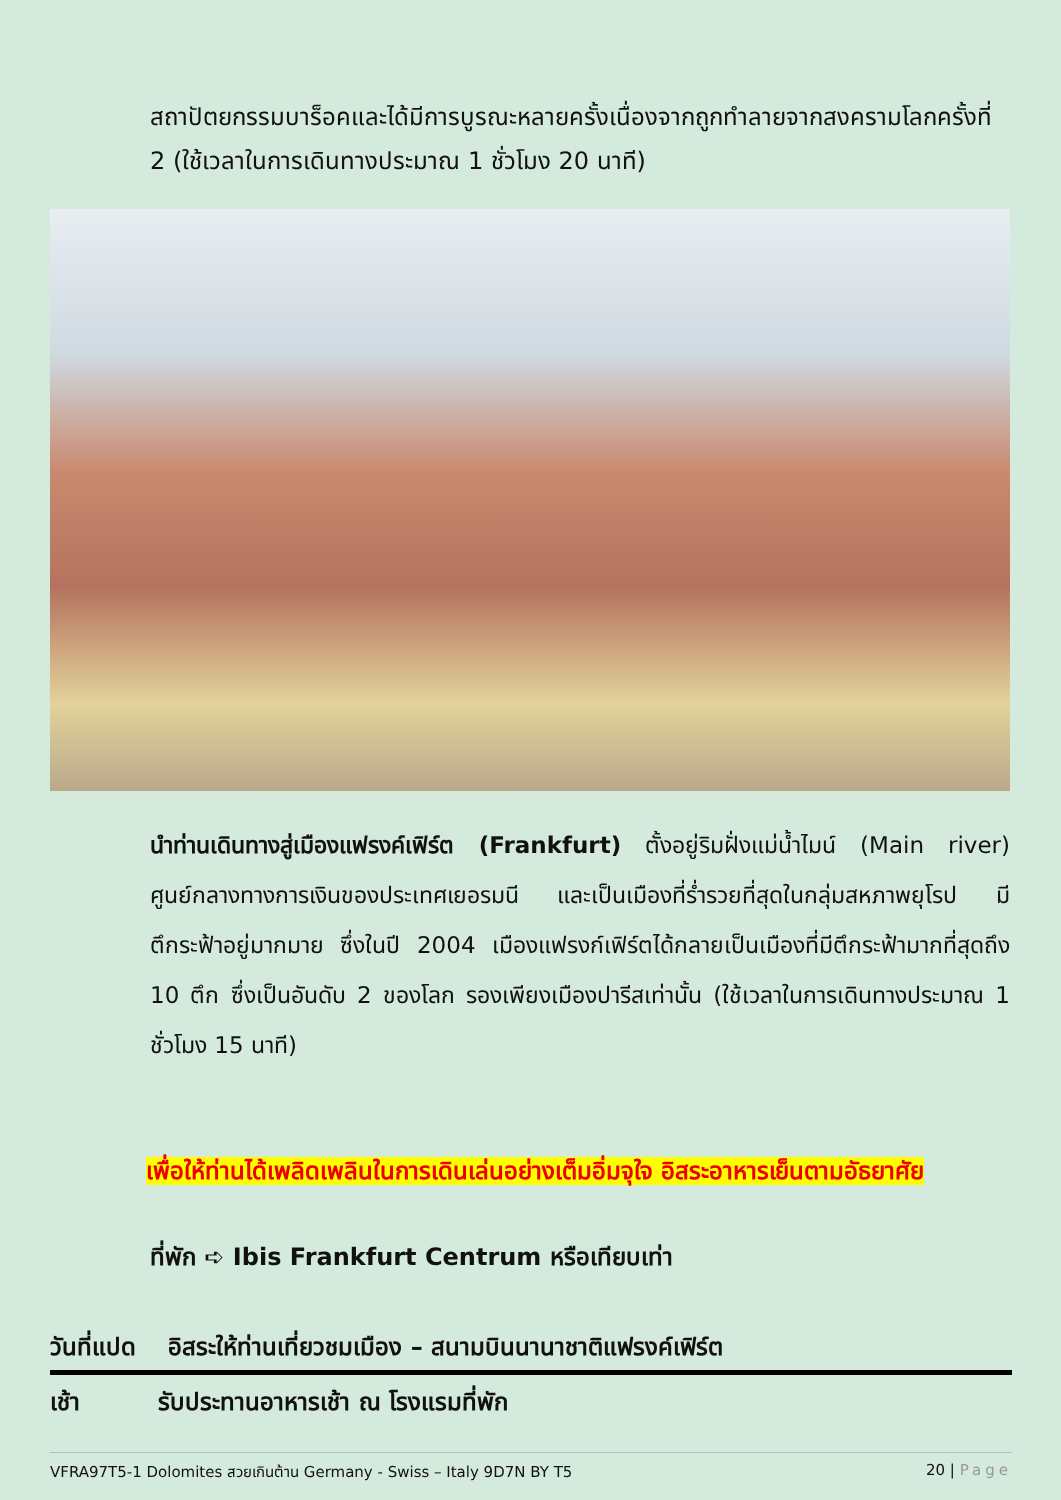สถาปัตยกรรมบาร็อคและได้มีการบูรณะหลายครั้งเนื่องจากถูกทำลายจากสงครามโลกครั้งที่ 2 (ใช้เวลาในการเดินทางประมาณ 1 ชั่วโมง 20 นาที)
นำท่านเดินทางสู่เมืองแฟรงค์เฟิร์ต (Frankfurt) ตั้งอยู่ริมฝั่งแม่น้ำไมน์ (Main river) ศูนย์กลางทางการเงินของประเทศเยอรมนี และเป็นเมืองที่ร่ำรวยที่สุดในกลุ่มสหภาพยุโรป มีตึกระฟ้าอยู่มากมาย ซึ่งในปี 2004 เมืองแฟรงก์เฟิร์ตได้กลายเป็นเมืองที่มีตึกระฟ้ามากที่สุดถึง 10 ตึก ซึ่งเป็นอันดับ 2 ของโลก รองเพียงเมืองปารีสเท่านั้น (ใช้เวลาในการเดินทางประมาณ 1 ชั่วโมง 15 นาที)
เพื่อให้ท่านได้เพลิดเพลินในการเดินเล่นอย่างเต็มอิ่มจุใจ อิสระอาหารเย็นตามอัธยาศัย
ที่พัก ➪ Ibis Frankfurt Centrum หรือเทียบเท่า
วันที่แปด อิสระให้ท่านเที่ยวชมเมือง – สนามบินนานาชาติแฟรงค์เฟิร์ต
เช้า รับประทานอาหารเช้า ณ โรงแรมที่พัก
VFRA97T5-1 Dolomites สวยเกินต้าน Germany - Swiss – Italy 9D7N BY T5
20 | Page